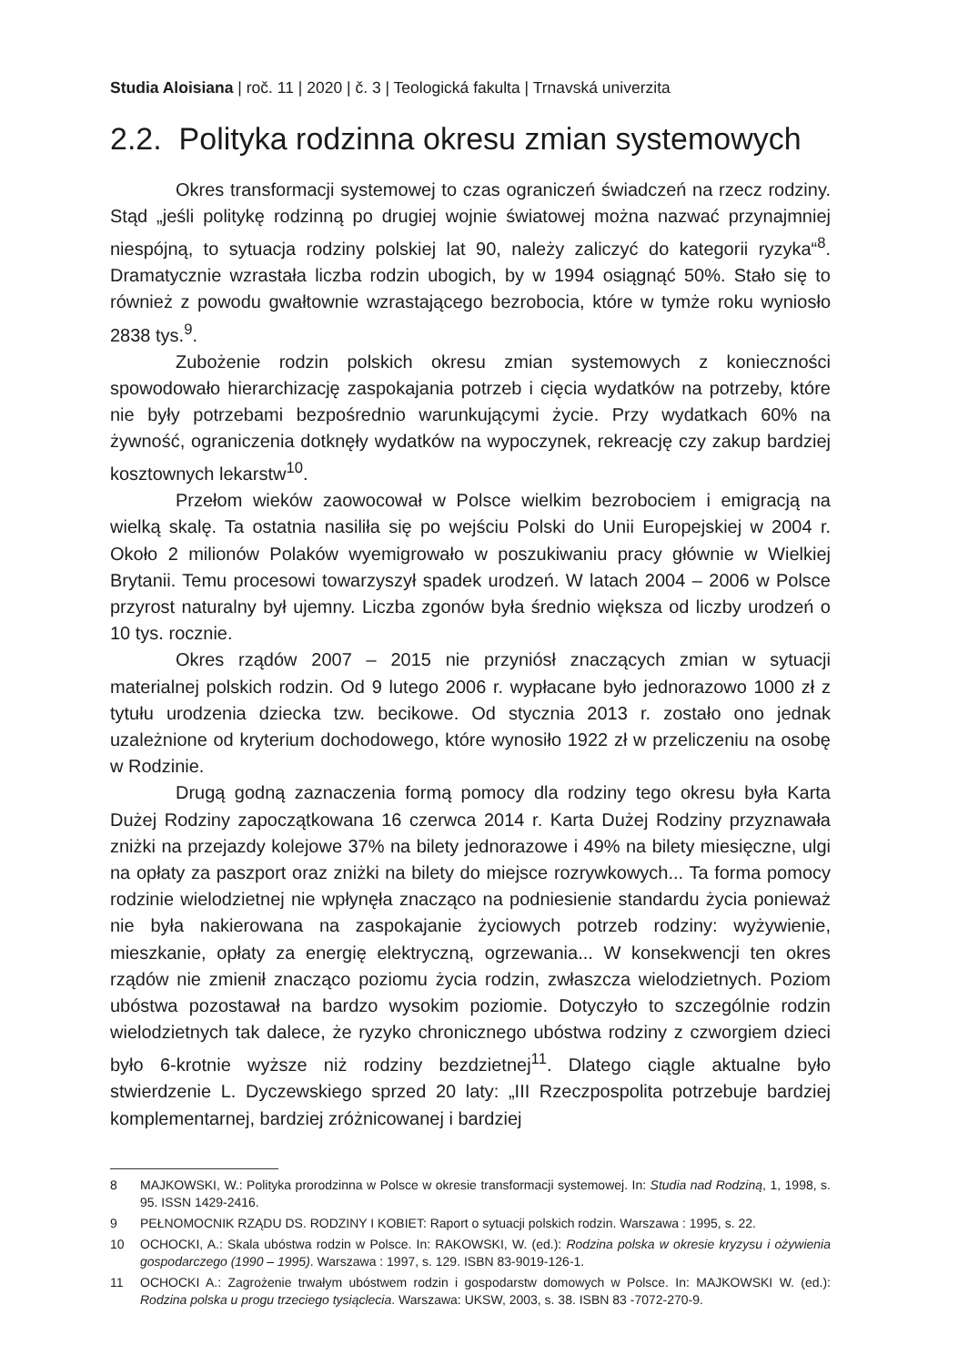Studia Aloisiana | roč. 11 | 2020 | č. 3 | Teologická fakulta | Trnavská univerzita
2.2. Polityka rodzinna okresu zmian systemowych
Okres transformacji systemowej to czas ograniczeń świadczeń na rzecz rodziny. Stąd „jeśli politykę rodzinną po drugiej wojnie światowej można nazwać przynajmniej niespójną, to sytuacja rodziny polskiej lat 90, należy zaliczyć do kategorii ryzyka“<sup>8</sup>. Dramatycznie wzrastała liczba rodzin ubogich, by w 1994 osiągnąć 50%. Stało się to również z powodu gwałtownie wzrastającego bezrobocia, które w tymże roku wyniosło 2838 tys.<sup>9</sup>.
Zubożenie rodzin polskich okresu zmian systemowych z konieczności spowodowało hierarchizację zaspokajania potrzeb i cięcia wydatków na potrzeby, które nie były potrzebami bezpośrednio warunkującymi życie. Przy wydatkach 60% na żywność, ograniczenia dotknęły wydatków na wypoczynek, rekreację czy zakup bardziej kosztownych lekarstw<sup>10</sup>.
Przełom wieków zaowocował w Polsce wielkim bezrobociem i emigracją na wielką skalę. Ta ostatnia nasiliła się po wejściu Polski do Unii Europejskiej w 2004 r. Około 2 milionów Polaków wyemigrowało w poszukiwaniu pracy głównie w Wielkiej Brytanii. Temu procesowi towarzyszył spadek urodzeń. W latach 2004 – 2006 w Polsce przyrost naturalny był ujemny. Liczba zgonów była średnio większa od liczby urodzeń o 10 tys. rocznie.
Okres rządów 2007 – 2015 nie przyniósł znaczących zmian w sytuacji materialnej polskich rodzin. Od 9 lutego 2006 r. wypłacane było jednorazowo 1000 zł z tytułu urodzenia dziecka tzw. becikowe. Od stycznia 2013 r. zostało ono jednak uzależnione od kryterium dochodowego, które wynosiło 1922 zł w przeliczeniu na osobę w Rodzinie.
Drugą godną zaznaczenia formą pomocy dla rodziny tego okresu była Karta Dużej Rodziny zapoczątkowana 16 czerwca 2014 r. Karta Dużej Rodziny przyznawała zniżki na przejazdy kolejowe 37% na bilety jednorazowe i 49% na bilety miesięczne, ulgi na opłaty za paszport oraz zniżki na bilety do miejsce rozrywkowych... Ta forma pomocy rodzinie wielodzietnej nie wpłynęła znacząco na podniesienie standardu życia ponieważ nie była nakierowana na zaspokajanie życiowych potrzeb rodziny: wyżywienie, mieszkanie, opłaty za energię elektryczną, ogrzewania... W konsekwencji ten okres rządów nie zmienił znacząco poziomu życia rodzin, zwłaszcza wielodzietnych. Poziom ubóstwa pozostawał na bardzo wysokim poziomie. Dotyczyło to szczególnie rodzin wielodzietnych tak dalece, że ryzyko chronicznego ubóstwa rodziny z czworgiem dzieci było 6-krotnie wyższe niż rodziny bezdzietnej<sup>11</sup>. Dlatego ciągle aktualne było stwierdzenie L. Dyczewskiego sprzed 20 laty: „III Rzeczpospolita potrzebuje bardziej komplementarnej, bardziej zróżnicowanej i bardziej
8 MAJKOWSKI, W.: Polityka prorodzinna w Polsce w okresie transformacji systemowej. In: Studia nad Rodziną, 1, 1998, s. 95. ISSN 1429-2416.
9 PEŁNOMOCNIK RZĄDU DS. RODZINY I KOBIET: Raport o sytuacji polskich rodzin. Warszawa : 1995, s. 22.
10 OCHOCKI, A.: Skala ubóstwa rodzin w Polsce. In: RAKOWSKI, W. (ed.): Rodzina polska w okresie kryzysu i ożywienia gospodarczego (1990 – 1995). Warszawa : 1997, s. 129. ISBN 83-9019-126-1.
11 OCHOCKI A.: Zagrożenie trwałym ubóstwem rodzin i gospodarstw domowych w Polsce. In: MAJKOWSKI W. (ed.): Rodzina polska u progu trzeciego tysiąclecia. Warszawa: UKSW, 2003, s. 38. ISBN 83 -7072-270-9.